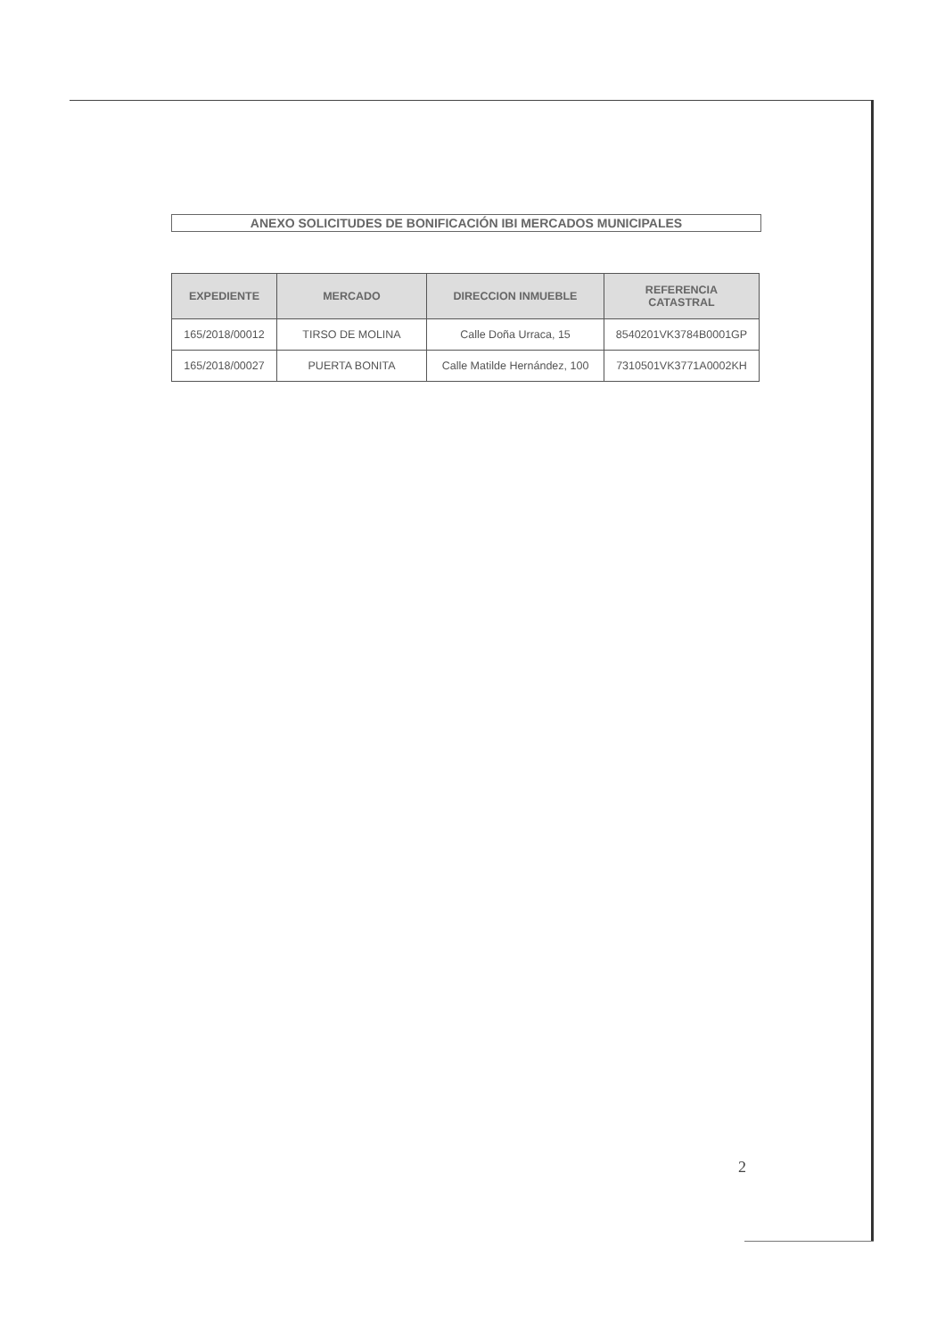ANEXO SOLICITUDES DE BONIFICACIÓN IBI MERCADOS MUNICIPALES
| EXPEDIENTE | MERCADO | DIRECCION INMUEBLE | REFERENCIA CATASTRAL |
| --- | --- | --- | --- |
| 165/2018/00012 | TIRSO DE MOLINA | Calle Doña Urraca, 15 | 8540201VK3784B0001GP |
| 165/2018/00027 | PUERTA BONITA | Calle Matilde Hernández, 100 | 7310501VK3771A0002KH |
2